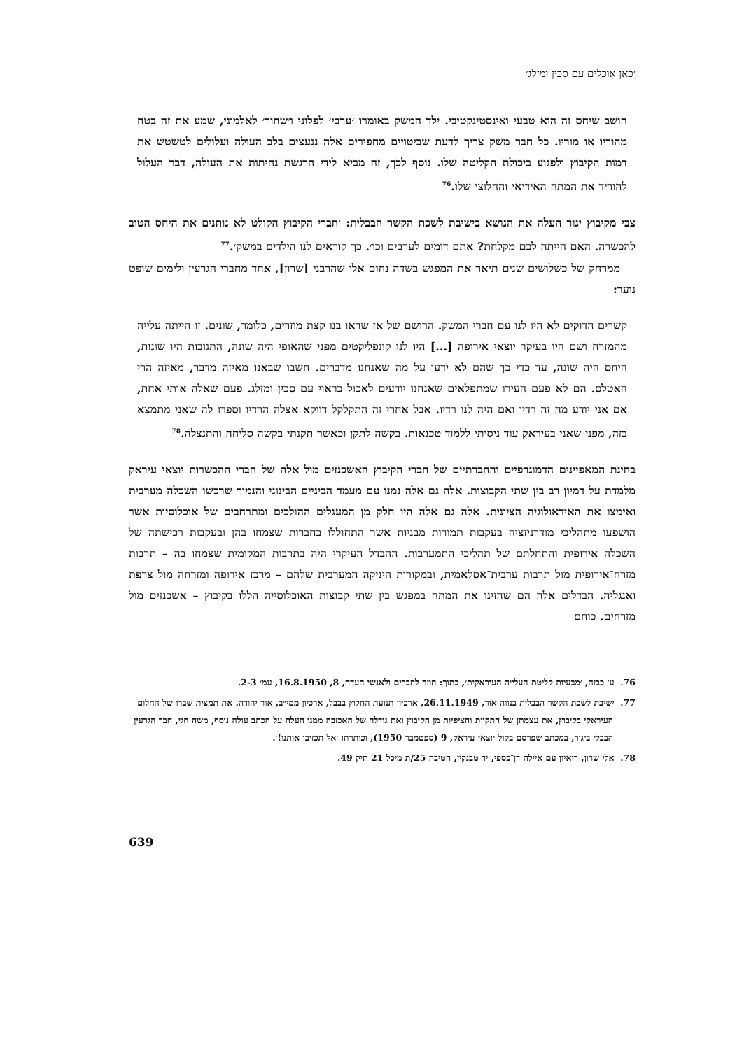׳כאן אוכלים עם סכין ומזלג׳
חושב שיחס זה הוא טבעי ואינסטינקטיבי. ילד המשק באומרו ׳ערבי׳ לפלוני ו׳שחור׳ לאלמוני, שמע את זה בטח מהוריו או מוריו. כל חבר משק צריך לדעת שביטויים מחפירים אלה ננעצים בלב העולה ועלולים לטשטש את דמות הקיבוץ ולפגוע ביכולת הקליטה שלו. נוסף לכך, זה מביא לידי הרגשת נחיתות את העולה, דבר העלול להוריד את המתח האידיאי והחלוצי שלו.<sup>76</sup>
צבי מקיבוץ יגור העלה את הנושא בישיבת לשכת הקשר הבבלית: ׳חברי הקיבוץ הקולט לא נותנים את היחס הטוב להכשרה. האם הייתה לכם מקלחת? אתם דומים לערבים וכו׳. כך קוראים לנו הילדים במשק׳.<sup>77</sup>
ממרחק של כשלושים שנים תיאר את המפגש בשדה נחום אלי שהרבני [שרון], אחד מחברי הגרעין ולימים שופט נוער:
קשרים הדוקים לא היו לנו עם חברי המשק. הרושם של אז שראו בנו קצת מוזרים, כלומר, שונים. זו הייתה עלייה מהמזרח ושם היו בעיקר יוצאי אירופה [...] היו לנו קונפליקטים מפני שהאופי היה שונה, התגובות היו שונות, היחס היה שונה, עד כדי כך שהם לא ידעו על מה שאנחנו מדברים. חשבו שבאנו מאיזה מדבר, מאיזה הרי האטלס. הם לא פעם העירו שמתפלאים שאנחנו יודעים לאכול כראוי עם סכין ומזלג. פעם שאלה אותי אחת, אם אני יודע מה זה רדיו ואם היה לנו רדיו. אבל אחרי זה התקלקל דווקא אצלה הרדיו וספרו לה שאני מתמצא בזה, מפני שאני בעיראק עוד ניסיתי ללמוד טכנאות. בקשה לתקן וכאשר תקנתי בקשה סליחה והתנצלה.<sup>78</sup>
בחינת המאפיינים הדמוגרפיים והחברתיים של חברי הקיבוץ האשכנזים מול אלה של חברי ההכשרות יוצאי עיראק מלמדת על דמיון רב בין שתי הקבוצות. אלה גם אלה נמנו עם מעמד הביניים הבינוני והנמוך שרכשו השכלה מערבית ואימצו את האידאולוגיה הציונית. אלה גם אלה היו חלק מן המעגלים ההולכים ומתרחבים של אוכלוסיות אשר הושפעו מתהליכי מודרניזציה בעקבות תמורות מבניות אשר התחוללו בחברות שצמחו בהן ובעקבות רכישתה של השכלה אירופית והתחלתם של תהליכי התמערבות. ההבדל העיקרי היה בתרבות המקומית שצמחו בה – תרבות מזרח־אירופית מול תרבות ערבית־אסלאמית, ובמקורות היניקה המערבית שלהם – מרכז אירופה ומזרחה מול צרפת ואנגליה. הבדלים אלה הם שהזינו את המתח במפגש בין שתי קבוצות האוכלוסייה הללו בקיבוץ – אשכנזים מול מזרחים. כוחם
76. ע׳ כבזה, ׳מבעיות קליטת העלייה העיראקית׳, בתוך: חוזר לחברים ולאנשי העדה, 8, 16.8.1950, עמ׳ 2-3.
77. ישיבת לשכת הקשר הבבלית בנווה אור, 26.11.1949, ארכיון תנועת החלוץ בבבל, ארכיון ממי״ב, אור יהודה. את תמצית שברו של החלום העיראקי בקיבוץ, את עצמתן של התקוות והציפיות מן הקיבוץ ואת גודלה של האכזבה ממנו העלה על הכתב עולה נוסף, משה חגי, חבר הגרעין הבבלי ביגור, במכתב שפרסם בקול יוצאי עיראק, 9 (ספטמבר 1950), וכותרתו ׳אל תכזיבו אותנו!׳.
78. אלי שרון, ריאיון עם איילה דן־כספי, יד טבנקין, חטיבה 25/ת מיכל 21 תיק 49.
639